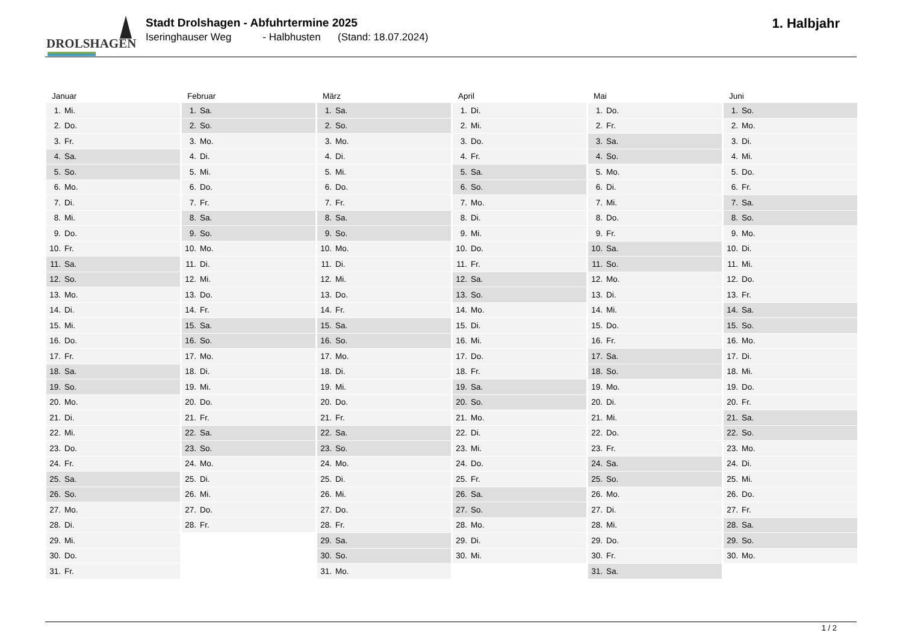DROLSHAGEN
Stadt Drolshagen - Abfuhrtermine 2025
Iseringhauser Weg - Halbhusten (Stand: 18.07.2024)
1. Halbjahr
| Januar | Februar | März | April | Mai | Juni |
| --- | --- | --- | --- | --- | --- |
| 1. Mi. | 1. Sa. | 1. Sa. | 1. Di. | 1. Do. | 1. So. |
| 2. Do. | 2. So. | 2. So. | 2. Mi. | 2. Fr. | 2. Mo. |
| 3. Fr. | 3. Mo. | 3. Mo. | 3. Do. | 3. Sa. | 3. Di. |
| 4. Sa. | 4. Di. | 4. Di. | 4. Fr. | 4. So. | 4. Mi. |
| 5. So. | 5. Mi. | 5. Mi. | 5. Sa. | 5. Mo. | 5. Do. |
| 6. Mo. | 6. Do. | 6. Do. | 6. So. | 6. Di. | 6. Fr. |
| 7. Di. | 7. Fr. | 7. Fr. | 7. Mo. | 7. Mi. | 7. Sa. |
| 8. Mi. | 8. Sa. | 8. Sa. | 8. Di. | 8. Do. | 8. So. |
| 9. Do. | 9. So. | 9. So. | 9. Mi. | 9. Fr. | 9. Mo. |
| 10. Fr. | 10. Mo. | 10. Mo. | 10. Do. | 10. Sa. | 10. Di. |
| 11. Sa. | 11. Di. | 11. Di. | 11. Fr. | 11. So. | 11. Mi. |
| 12. So. | 12. Mi. | 12. Mi. | 12. Sa. | 12. Mo. | 12. Do. |
| 13. Mo. | 13. Do. | 13. Do. | 13. So. | 13. Di. | 13. Fr. |
| 14. Di. | 14. Fr. | 14. Fr. | 14. Mo. | 14. Mi. | 14. Sa. |
| 15. Mi. | 15. Sa. | 15. Sa. | 15. Di. | 15. Do. | 15. So. |
| 16. Do. | 16. So. | 16. So. | 16. Mi. | 16. Fr. | 16. Mo. |
| 17. Fr. | 17. Mo. | 17. Mo. | 17. Do. | 17. Sa. | 17. Di. |
| 18. Sa. | 18. Di. | 18. Di. | 18. Fr. | 18. So. | 18. Mi. |
| 19. So. | 19. Mi. | 19. Mi. | 19. Sa. | 19. Mo. | 19. Do. |
| 20. Mo. | 20. Do. | 20. Do. | 20. So. | 20. Di. | 20. Fr. |
| 21. Di. | 21. Fr. | 21. Fr. | 21. Mo. | 21. Mi. | 21. Sa. |
| 22. Mi. | 22. Sa. | 22. Sa. | 22. Di. | 22. Do. | 22. So. |
| 23. Do. | 23. So. | 23. So. | 23. Mi. | 23. Fr. | 23. Mo. |
| 24. Fr. | 24. Mo. | 24. Mo. | 24. Do. | 24. Sa. | 24. Di. |
| 25. Sa. | 25. Di. | 25. Di. | 25. Fr. | 25. So. | 25. Mi. |
| 26. So. | 26. Mi. | 26. Mi. | 26. Sa. | 26. Mo. | 26. Do. |
| 27. Mo. | 27. Do. | 27. Do. | 27. So. | 27. Di. | 27. Fr. |
| 28. Di. | 28. Fr. | 28. Fr. | 28. Mo. | 28. Mi. | 28. Sa. |
| 29. Mi. | | 29. Sa. | 29. Di. | 29. Do. | 29. So. |
| 30. Do. | | 30. So. | 30. Mi. | 30. Fr. | 30. Mo. |
| 31. Fr. | | 31. Mo. | | 31. Sa. | |
1 / 2